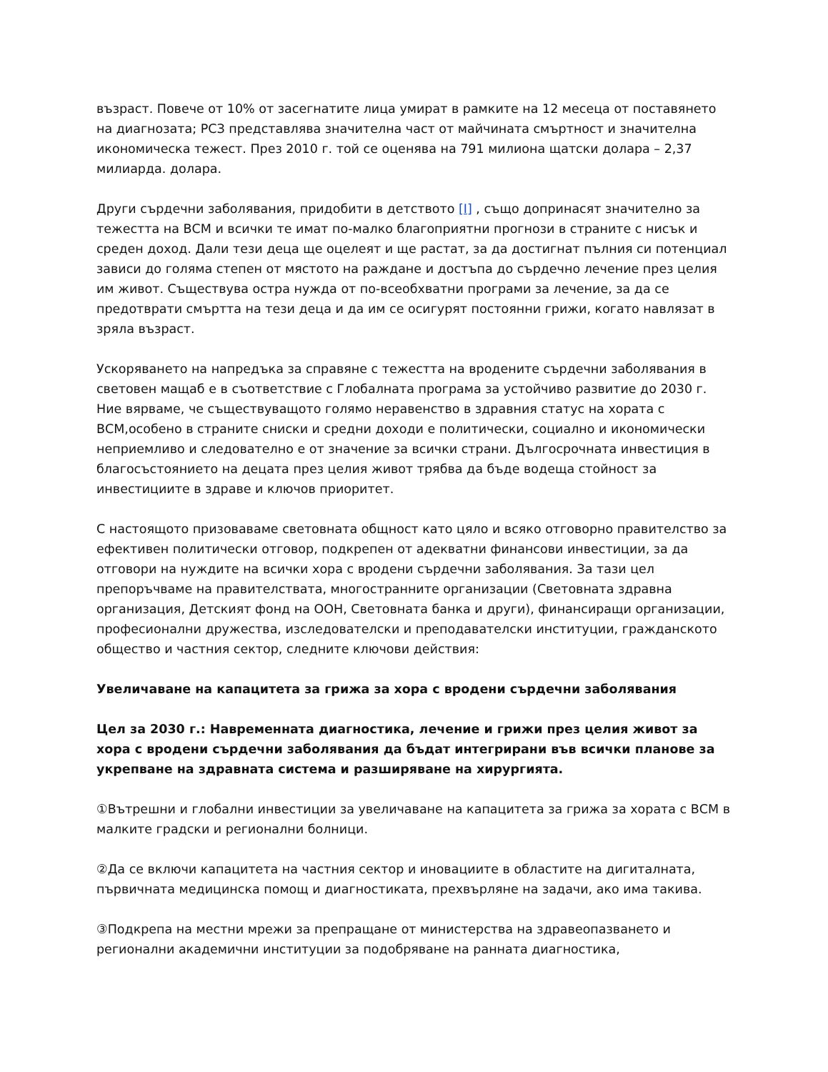възраст. Повече от 10% от засегнатите лица умират в рамките на 12 месеца от поставянето на диагнозата; РСЗ представлява значителна част от майчината смъртност и значителна икономическа тежест. През 2010 г. той се оценява на 791 милиона щатски долара – 2,37 милиарда. долара.
Други сърдечни заболявания, придобити в детството [I] , също допринасят значително за тежестта на ВСМ и всички те имат по-малко благоприятни прогнози в страните с нисък и среден доход. Дали тези деца ще оцелеят и ще растат, за да достигнат пълния си потенциал зависи до голяма степен от мястото на раждане и достъпа до сърдечно лечение през целия им живот. Съществува остра нужда от по-всеобхватни програми за лечение, за да се предотврати смъртта на тези деца и да им се осигурят постоянни грижи, когато навлязат в зряла възраст.
Ускоряването на напредъка за справяне с тежестта на вродените сърдечни заболявания в световен мащаб е в съответствие с Глобалната програма за устойчиво развитие до 2030 г. Ние вярваме, че съществуващото голямо неравенство в здравния статус на хората с ВСМ,особено в страните сниски и средни доходи е политически, социално и икономически неприемливо и следователно е от значение за всички страни. Дългосрочната инвестиция в благосъстоянието на децата през целия живот трябва да бъде водеща стойност за инвестициите в здраве и ключов приоритет.
С настоящото призоваваме световната общност като цяло и всяко отговорно правителство за ефективен политически отговор, подкрепен от адекватни финансови инвестиции, за да отговори на нуждите на всички хора с вродени сърдечни заболявания. За тази цел препоръчваме на правителствата, многостранните организации (Световната здравна организация, Детският фонд на ООН, Световната банка и други), финансиращи организации, професионални дружества, изследователски и преподавателски институции, гражданското общество и частния сектор, следните ключови действия:
Увеличаване на капацитета за грижа за хора с вродени сърдечни заболявания
Цел за 2030 г.: Навременната диагностика, лечение и грижи през целия живот за хора с вродени сърдечни заболявания да бъдат интегрирани във всички планове за укрепване на здравната система и разширяване на хирургията.
①Вътрешни и глобални инвестиции за увеличаване на капацитета за грижа за хората с ВСМ в малките градски и регионални болници.
②Да се включи капацитета на частния сектор и иновациите в областите на дигиталната, първичната медицинска помощ и диагностиката, прехвърляне на задачи, ако има такива.
③Подкрепа на местни мрежи за препращане от министерства на здравеопазването и регионални академични институции за подобряване на ранната диагностика,